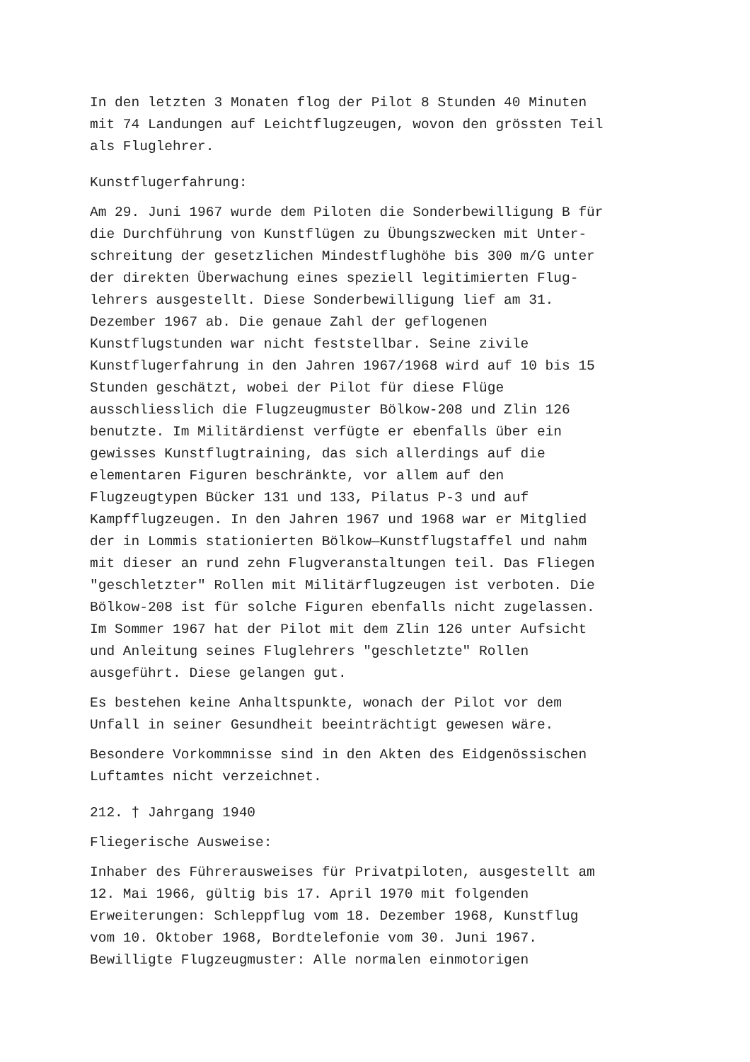In den letzten 3 Monaten flog der Pilot 8 Stunden 40 Minuten mit 74 Landungen auf Leichtflugzeugen, wovon den grössten Teil als Fluglehrer.
Kunstflugerfahrung:
Am 29. Juni 1967 wurde dem Piloten die Sonderbewilligung B für die Durchführung von Kunstflügen zu Übungszwecken mit Unter- schreitung der gesetzlichen Mindestflughöhe bis 300 m/G unter der direkten Überwachung eines speziell legitimierten Flug- lehrers ausgestellt. Diese Sonderbewilligung lief am 31. Dezember 1967 ab. Die genaue Zahl der geflogenen Kunstflugstunden war nicht feststellbar. Seine zivile Kunstflugerfahrung in den Jahren 1967/1968 wird auf 10 bis 15 Stunden geschätzt, wobei der Pilot für diese Flüge ausschliesslich die Flugzeugmuster Bölkow-208 und Zlin 126 benutzte. Im Militärdienst verfügte er ebenfalls über ein gewisses Kunstflugtraining, das sich allerdings auf die elementaren Figuren beschränkte, vor allem auf den Flugzeugtypen Bücker 131 und 133, Pilatus P-3 und auf Kampfflugzeugen. In den Jahren 1967 und 1968 war er Mitglied der in Lommis stationierten Bölkow—Kunstflugstaffel und nahm mit dieser an rund zehn Flugveranstaltungen teil. Das Fliegen "geschletzter" Rollen mit Militärflugzeugen ist verboten. Die Bölkow-208 ist für solche Figuren ebenfalls nicht zugelassen. Im Sommer 1967 hat der Pilot mit dem Zlin 126 unter Aufsicht und Anleitung seines Fluglehrers "geschletzte" Rollen ausgeführt. Diese gelangen gut.
Es bestehen keine Anhaltspunkte, wonach der Pilot vor dem Unfall in seiner Gesundheit beeinträchtigt gewesen wäre.
Besondere Vorkommnisse sind in den Akten des Eidgenössischen Luftamtes nicht verzeichnet.
212. † Jahrgang 1940
Fliegerische Ausweise:
Inhaber des Führerausweises für Privatpiloten, ausgestellt am 12. Mai 1966, gültig bis 17. April 1970 mit folgenden Erweiterungen: Schleppflug vom 18. Dezember 1968, Kunstflug vom 10. Oktober 1968, Bordtelefonie vom 30. Juni 1967. Bewilligte Flugzeugmuster: Alle normalen einmotorigen